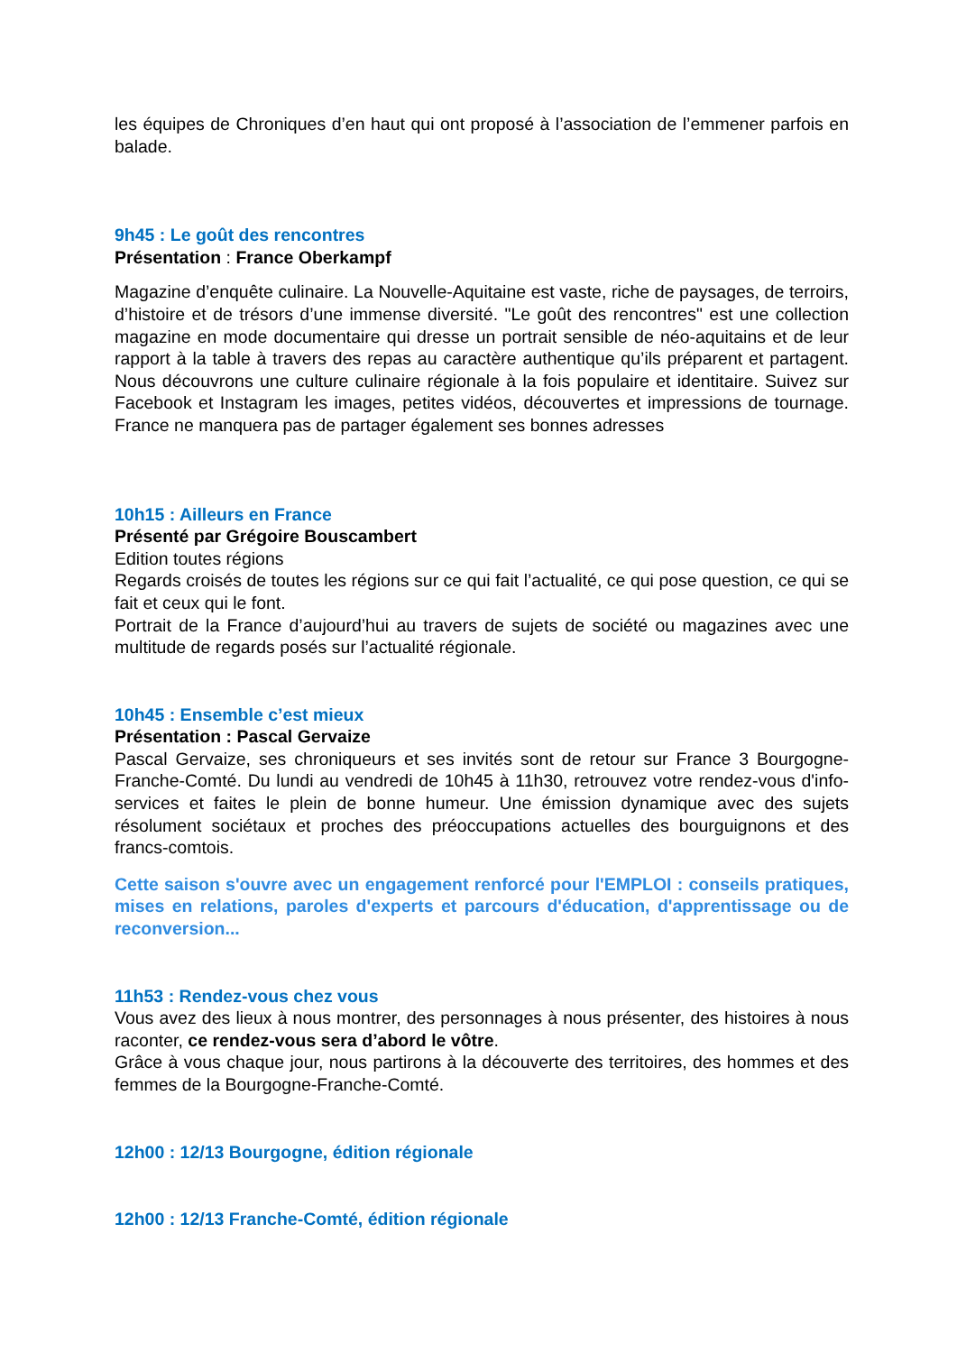les équipes de Chroniques d’en haut qui ont proposé à l’association de l’emmener parfois en balade.
9h45 : Le goût des rencontres
Présentation : France Oberkampf
Magazine d’enquête culinaire. La Nouvelle-Aquitaine est vaste, riche de paysages, de terroirs, d’histoire et de trésors d’une immense diversité. "Le goût des rencontres" est une collection magazine en mode documentaire qui dresse un portrait sensible de néo-aquitains et de leur rapport à la table à travers des repas au caractère authentique qu’ils préparent et partagent. Nous découvrons une culture culinaire régionale à la fois populaire et identitaire. Suivez sur Facebook et Instagram les images, petites vidéos, découvertes et impressions de tournage. France ne manquera pas de partager également ses bonnes adresses
10h15 : Ailleurs en France
Présenté par Grégoire Bouscambert
Edition toutes régions
Regards croisés de toutes les régions sur ce qui fait l’actualité, ce qui pose question, ce qui se fait et ceux qui le font.
Portrait de la France d’aujourd’hui au travers de sujets de société ou magazines avec une multitude de regards posés sur l’actualité régionale.
10h45 : Ensemble c’est mieux
Présentation : Pascal Gervaize
Pascal Gervaize, ses chroniqueurs et ses invités sont de retour sur France 3 Bourgogne-Franche-Comté. Du lundi au vendredi de 10h45 à 11h30, retrouvez votre rendez-vous d'info-services et faites le plein de bonne humeur. Une émission dynamique avec des sujets résolument sociétaux et proches des préoccupations actuelles des bourguignons et des francs-comtois.
Cette saison s'ouvre avec un engagement renforcé pour l'EMPLOI : conseils pratiques, mises en relations, paroles d'experts et parcours d'éducation, d'apprentissage ou de reconversion...
11h53 : Rendez-vous chez vous
Vous avez des lieux à nous montrer, des personnages à nous présenter, des histoires à nous raconter, ce rendez-vous sera d’abord le vôtre.
Grâce à vous chaque jour, nous partirons à la découverte des territoires, des hommes et des femmes de la Bourgogne-Franche-Comté.
12h00 : 12/13 Bourgogne, édition régionale
12h00 : 12/13 Franche-Comté, édition régionale